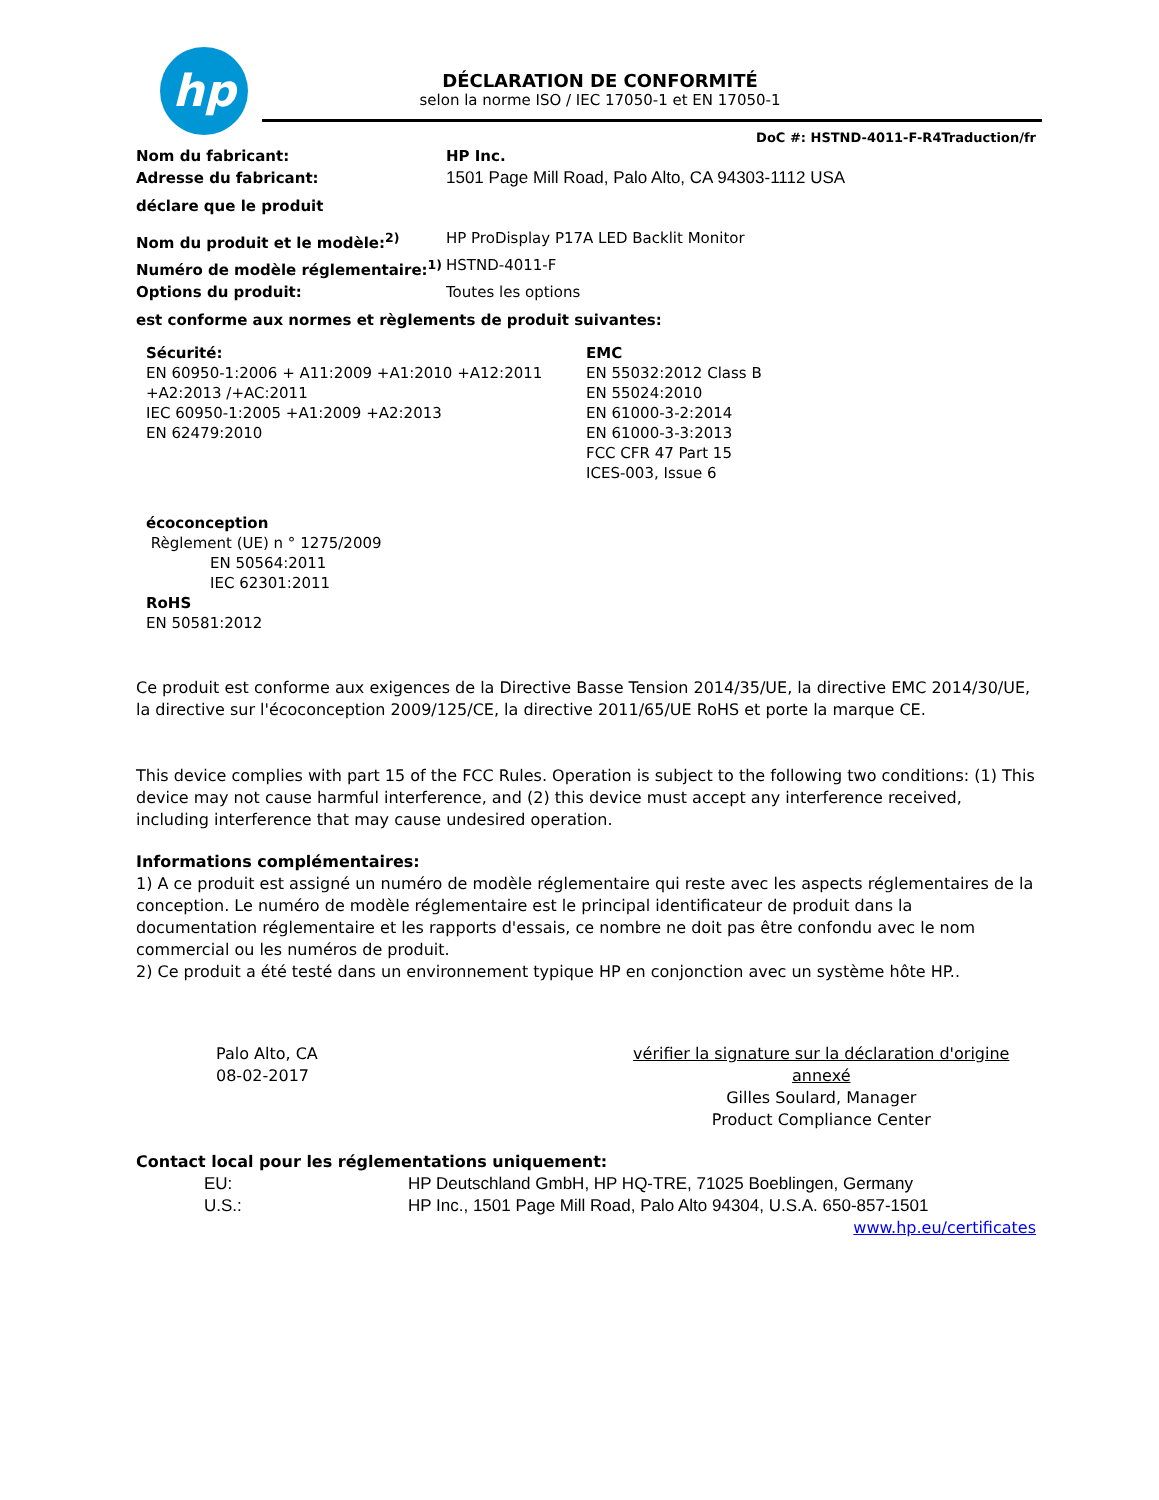hp
DÉCLARATION DE CONFORMITÉ
selon la norme ISO / IEC 17050-1 et EN 17050-1
DoC #: HSTND-4011-F-R4Traduction/fr
Nom du fabricant: HP Inc.
Adresse du fabricant: 1501 Page Mill Road, Palo Alto, CA 94303-1112 USA
déclare que le produit
Nom du produit et le modèle:<sup>2)</sup> HP ProDisplay P17A LED Backlit Monitor
Numéro de modèle réglementaire:<sup>1)</sup> HSTND-4011-F
Options du produit: Toutes les options
est conforme aux normes et règlements de produit suivantes:
Sécurité:
EN 60950-1:2006 + A11:2009 +A1:2010 +A12:2011 +A2:2013 /+AC:2011
IEC 60950-1:2005 +A1:2009 +A2:2013
EN 62479:2010
EMC
EN 55032:2012 Class B
EN 55024:2010
EN 61000-3-2:2014
EN 61000-3-3:2013
FCC CFR 47 Part 15
ICES-003, Issue 6
écoconception
Règlement (UE) n ° 1275/2009
EN 50564:2011
IEC 62301:2011
RoHS
EN 50581:2012
Ce produit est conforme aux exigences de la Directive Basse Tension 2014/35/UE, la directive EMC 2014/30/UE, la directive sur l'écoconception 2009/125/CE, la directive 2011/65/UE RoHS et porte la marque CE.
This device complies with part 15 of the FCC Rules. Operation is subject to the following two conditions: (1) This device may not cause harmful interference, and (2) this device must accept any interference received, including interference that may cause undesired operation.
Informations complémentaires:
1) A ce produit est assigné un numéro de modèle réglementaire qui reste avec les aspects réglementaires de la conception. Le numéro de modèle réglementaire est le principal identificateur de produit dans la documentation réglementaire et les rapports d'essais, ce nombre ne doit pas être confondu avec le nom commercial ou les numéros de produit.
2) Ce produit a été testé dans un environnement typique HP en conjonction avec un système hôte HP..
Palo Alto, CA
08-02-2017
vérifier la signature sur la déclaration d'origine annexé
Gilles Soulard, Manager
Product Compliance Center
Contact local pour les réglementations uniquement:
EU: HP Deutschland GmbH, HP HQ-TRE, 71025 Boeblingen, Germany
U.S.: HP Inc., 1501 Page Mill Road, Palo Alto 94304, U.S.A. 650-857-1501
www.hp.eu/certificates